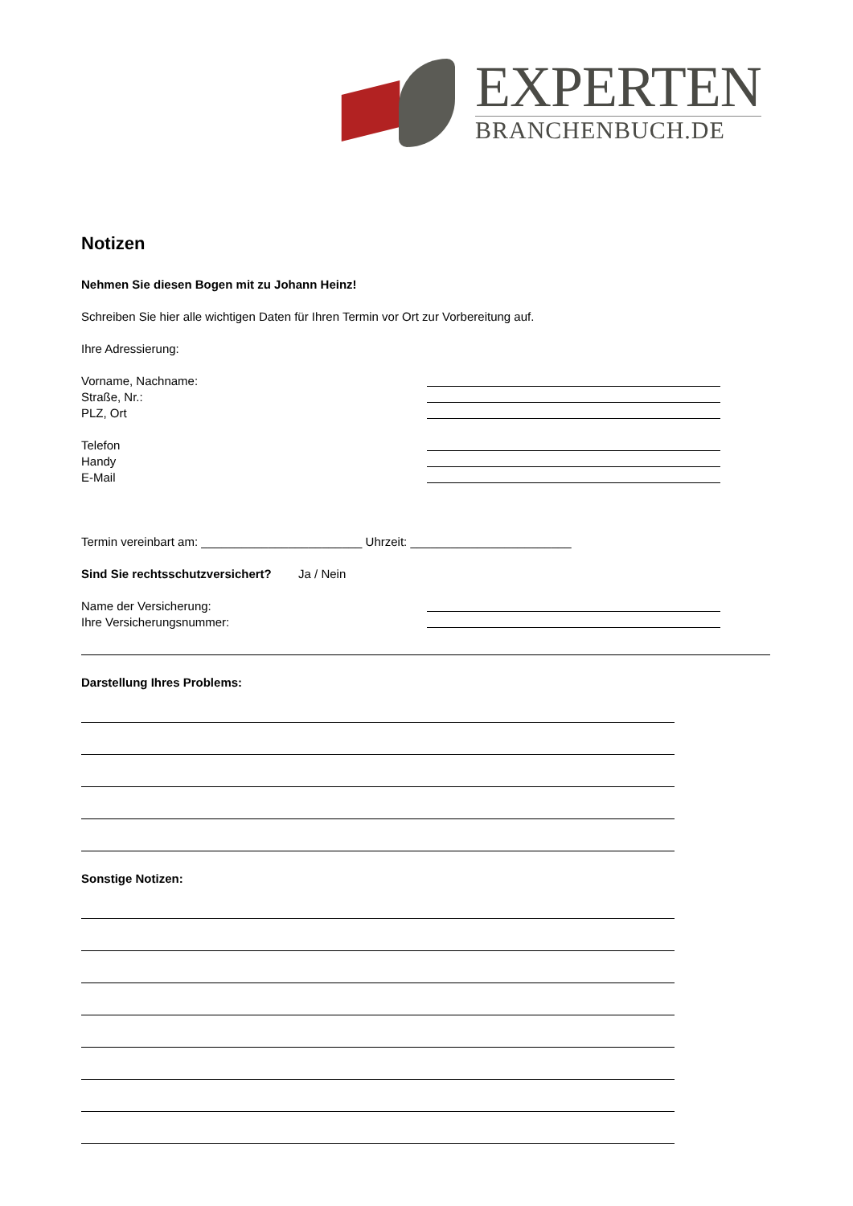EXPERTEN
BRANCHENBUCH.DE
Notizen
Nehmen Sie diesen Bogen mit zu Johann Heinz!
Schreiben Sie hier alle wichtigen Daten für Ihren Termin vor Ort zur Vorbereitung auf.
Ihre Adressierung:
Vorname, Nachname:
Straße, Nr.:
PLZ, Ort
Telefon
Handy
E-Mail
Termin vereinbart am: ________________________ Uhrzeit: ________________________
Sind Sie rechtsschutzversichert? Ja / Nein
Name der Versicherung:
Ihre Versicherungsnummer:
Darstellung Ihres Problems:
Sonstige Notizen: